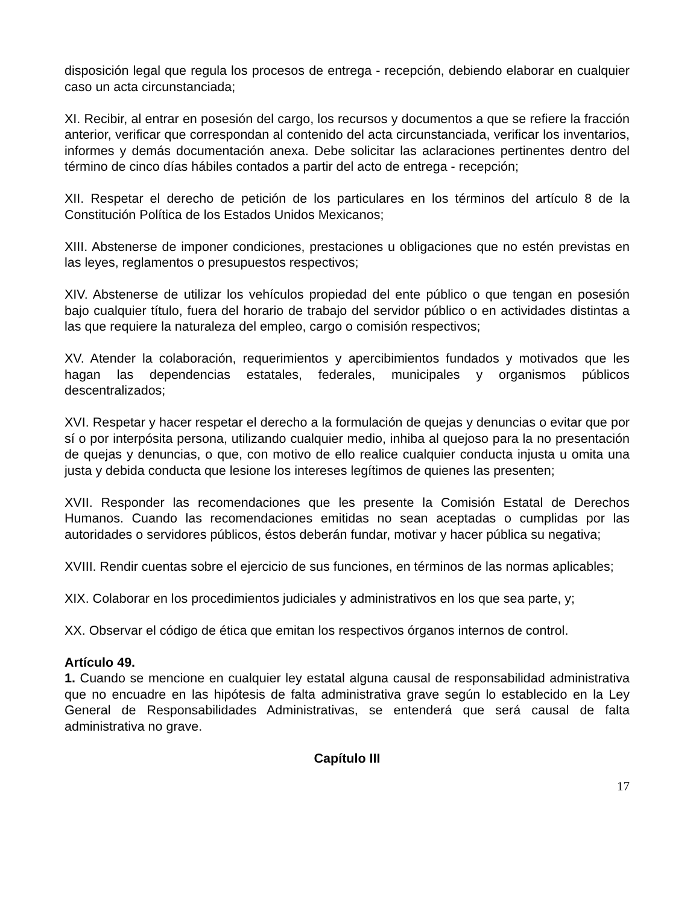disposición legal que regula los procesos de entrega - recepción, debiendo elaborar en cualquier caso un acta circunstanciada;
XI. Recibir, al entrar en posesión del cargo, los recursos y documentos a que se refiere la fracción anterior, verificar que correspondan al contenido del acta circunstanciada, verificar los inventarios, informes y demás documentación anexa. Debe solicitar las aclaraciones pertinentes dentro del término de cinco días hábiles contados a partir del acto de entrega - recepción;
XII. Respetar el derecho de petición de los particulares en los términos del artículo 8 de la Constitución Política de los Estados Unidos Mexicanos;
XIII. Abstenerse de imponer condiciones, prestaciones u obligaciones que no estén previstas en las leyes, reglamentos o presupuestos respectivos;
XIV. Abstenerse de utilizar los vehículos propiedad del ente público o que tengan en posesión bajo cualquier título, fuera del horario de trabajo del servidor público o en actividades distintas a las que requiere la naturaleza del empleo, cargo o comisión respectivos;
XV. Atender la colaboración, requerimientos y apercibimientos fundados y motivados que les hagan las dependencias estatales, federales, municipales y organismos públicos descentralizados;
XVI. Respetar y hacer respetar el derecho a la formulación de quejas y denuncias o evitar que por sí o por interpósita persona, utilizando cualquier medio, inhiba al quejoso para la no presentación de quejas y denuncias, o que, con motivo de ello realice cualquier conducta injusta u omita una justa y debida conducta que lesione los intereses legítimos de quienes las presenten;
XVII. Responder las recomendaciones que les presente la Comisión Estatal de Derechos Humanos. Cuando las recomendaciones emitidas no sean aceptadas o cumplidas por las autoridades o servidores públicos, éstos deberán fundar, motivar y hacer pública su negativa;
XVIII. Rendir cuentas sobre el ejercicio de sus funciones, en términos de las normas aplicables;
XIX. Colaborar en los procedimientos judiciales y administrativos en los que sea parte, y;
XX. Observar el código de ética que emitan los respectivos órganos internos de control.
Artículo 49.
1. Cuando se mencione en cualquier ley estatal alguna causal de responsabilidad administrativa que no encuadre en las hipótesis de falta administrativa grave según lo establecido en la Ley General de Responsabilidades Administrativas, se entenderá que será causal de falta administrativa no grave.
Capítulo III
17